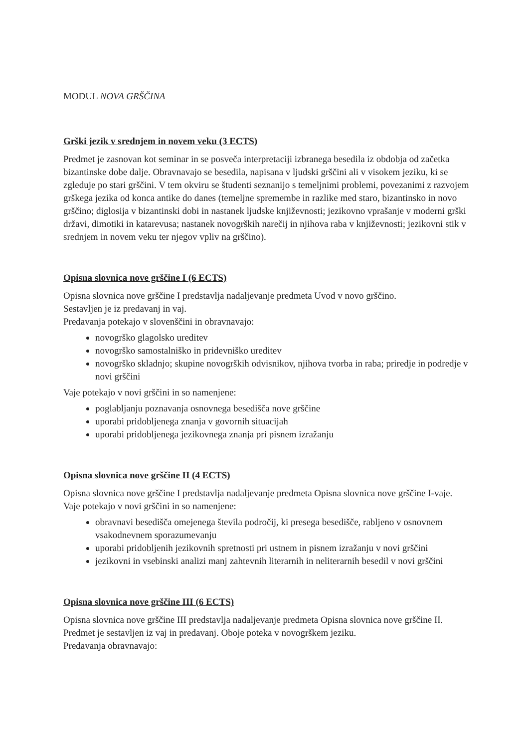MODUL NOVA GRŠČINA
Grški jezik v srednjem in novem veku (3 ECTS)
Predmet je zasnovan kot seminar in se posveča interpretaciji izbranega besedila iz obdobja od začetka bizantinske dobe dalje. Obravnavajo se besedila, napisana v ljudski grščini ali v visokem jeziku, ki se zgleduje po stari grščini. V tem okviru se študenti seznanijo s temeljnimi problemi, povezanimi z razvojem grškega jezika od konca antike do danes (temeljne spremembe in razlike med staro, bizantinsko in novo grščino; diglosija v bizantinski dobi in nastanek ljudske književnosti; jezikovno vprašanje v moderni grški državi, dimotiki in katarevusa; nastanek novogrških narečij in njihova raba v književnosti; jezikovni stik v srednjem in novem veku ter njegov vpliv na grščino).
Opisna slovnica nove grščine I (6 ECTS)
Opisna slovnica nove grščine I predstavlja nadaljevanje predmeta Uvod v novo grščino.
Sestavljen je iz predavanj in vaj.
Predavanja potekajo v slovenščini in obravnavajo:
novogrško glagolsko ureditev
novogrško samostalniško in pridevniško ureditev
novogrško skladnjo; skupine novogrških odvisnikov, njihova tvorba in raba; priredje in podredje v novi grščini
Vaje potekajo v novi grščini in so namenjene:
poglabljanju poznavanja osnovnega besedišča nove grščine
uporabi pridobljenega znanja v govornih situacijah
uporabi pridobljenega jezikovnega znanja pri pisnem izražanju
Opisna slovnica nove grščine II (4 ECTS)
Opisna slovnica nove grščine I predstavlja nadaljevanje predmeta Opisna slovnica nove grščine I-vaje. Vaje potekajo v novi grščini in so namenjene:
obravnavi besedišča omejenega števila področij, ki presega besedišče, rabljeno v osnovnem vsakodnevnem sporazumevanju
uporabi pridobljenih jezikovnih spretnosti pri ustnem in pisnem izražanju v novi grščini
jezikovni in vsebinski analizi manj zahtevnih literarnih in neliterarnih besedil v novi grščini
Opisna slovnica nove grščine III (6 ECTS)
Opisna slovnica nove grščine III predstavlja nadaljevanje predmeta Opisna slovnica nove grščine II. Predmet je sestavljen iz vaj in predavanj. Oboje poteka v novogrškem jeziku.
Predavanja obravnavajo: